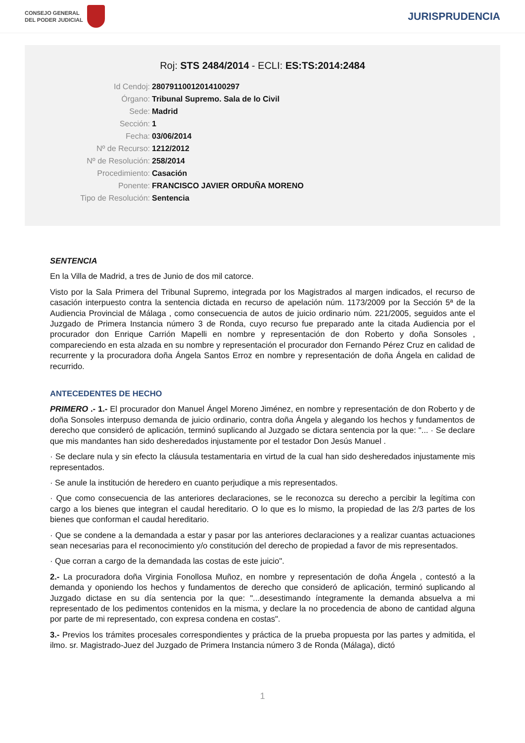CONSEJO GENERAL
DEL PODER JUDICIAL
JURISPRUDENCIA
Roj: STS 2484/2014 - ECLI: ES:TS:2014:2484
Id Cendoj: 28079110012014100297
Órgano: Tribunal Supremo. Sala de lo Civil
Sede: Madrid
Sección: 1
Fecha: 03/06/2014
Nº de Recurso: 1212/2012
Nº de Resolución: 258/2014
Procedimiento: Casación
Ponente: FRANCISCO JAVIER ORDUÑA MORENO
Tipo de Resolución: Sentencia
SENTENCIA
En la Villa de Madrid, a tres de Junio de dos mil catorce.
Visto por la Sala Primera del Tribunal Supremo, integrada por los Magistrados al margen indicados, el recurso de casación interpuesto contra la sentencia dictada en recurso de apelación núm. 1173/2009 por la Sección 5ª de la Audiencia Provincial de Málaga , como consecuencia de autos de juicio ordinario núm. 221/2005, seguidos ante el Juzgado de Primera Instancia número 3 de Ronda, cuyo recurso fue preparado ante la citada Audiencia por el procurador don Enrique Carrión Mapelli en nombre y representación de don Roberto y doña Sonsoles , compareciendo en esta alzada en su nombre y representación el procurador don Fernando Pérez Cruz en calidad de recurrente y la procuradora doña Ángela Santos Erroz en nombre y representación de doña Ángela en calidad de recurrido.
ANTECEDENTES DE HECHO
PRIMERO .- 1.- El procurador don Manuel Ángel Moreno Jiménez, en nombre y representación de don Roberto y de doña Sonsoles interpuso demanda de juicio ordinario, contra doña Ángela y alegando los hechos y fundamentos de derecho que consideró de aplicación, terminó suplicando al Juzgado se dictara sentencia por la que: "... · Se declare que mis mandantes han sido desheredados injustamente por el testador Don Jesús Manuel .
· Se declare nula y sin efecto la cláusula testamentaria en virtud de la cual han sido desheredados injustamente mis representados.
· Se anule la institución de heredero en cuanto perjudique a mis representados.
· Que como consecuencia de las anteriores declaraciones, se le reconozca su derecho a percibir la legítima con cargo a los bienes que integran el caudal hereditario. O lo que es lo mismo, la propiedad de las 2/3 partes de los bienes que conforman el caudal hereditario.
· Que se condene a la demandada a estar y pasar por las anteriores declaraciones y a realizar cuantas actuaciones sean necesarias para el reconocimiento y/o constitución del derecho de propiedad a favor de mis representados.
· Que corran a cargo de la demandada las costas de este juicio".
2.- La procuradora doña Virginia Fonollosa Muñoz, en nombre y representación de doña Ángela , contestó a la demanda y oponiendo los hechos y fundamentos de derecho que consideró de aplicación, terminó suplicando al Juzgado dictase en su día sentencia por la que: "...desestimando íntegramente la demanda absuelva a mi representado de los pedimentos contenidos en la misma, y declare la no procedencia de abono de cantidad alguna por parte de mi representado, con expresa condena en costas".
3.- Previos los trámites procesales correspondientes y práctica de la prueba propuesta por las partes y admitida, el ilmo. sr. Magistrado-Juez del Juzgado de Primera Instancia número 3 de Ronda (Málaga), dictó
1